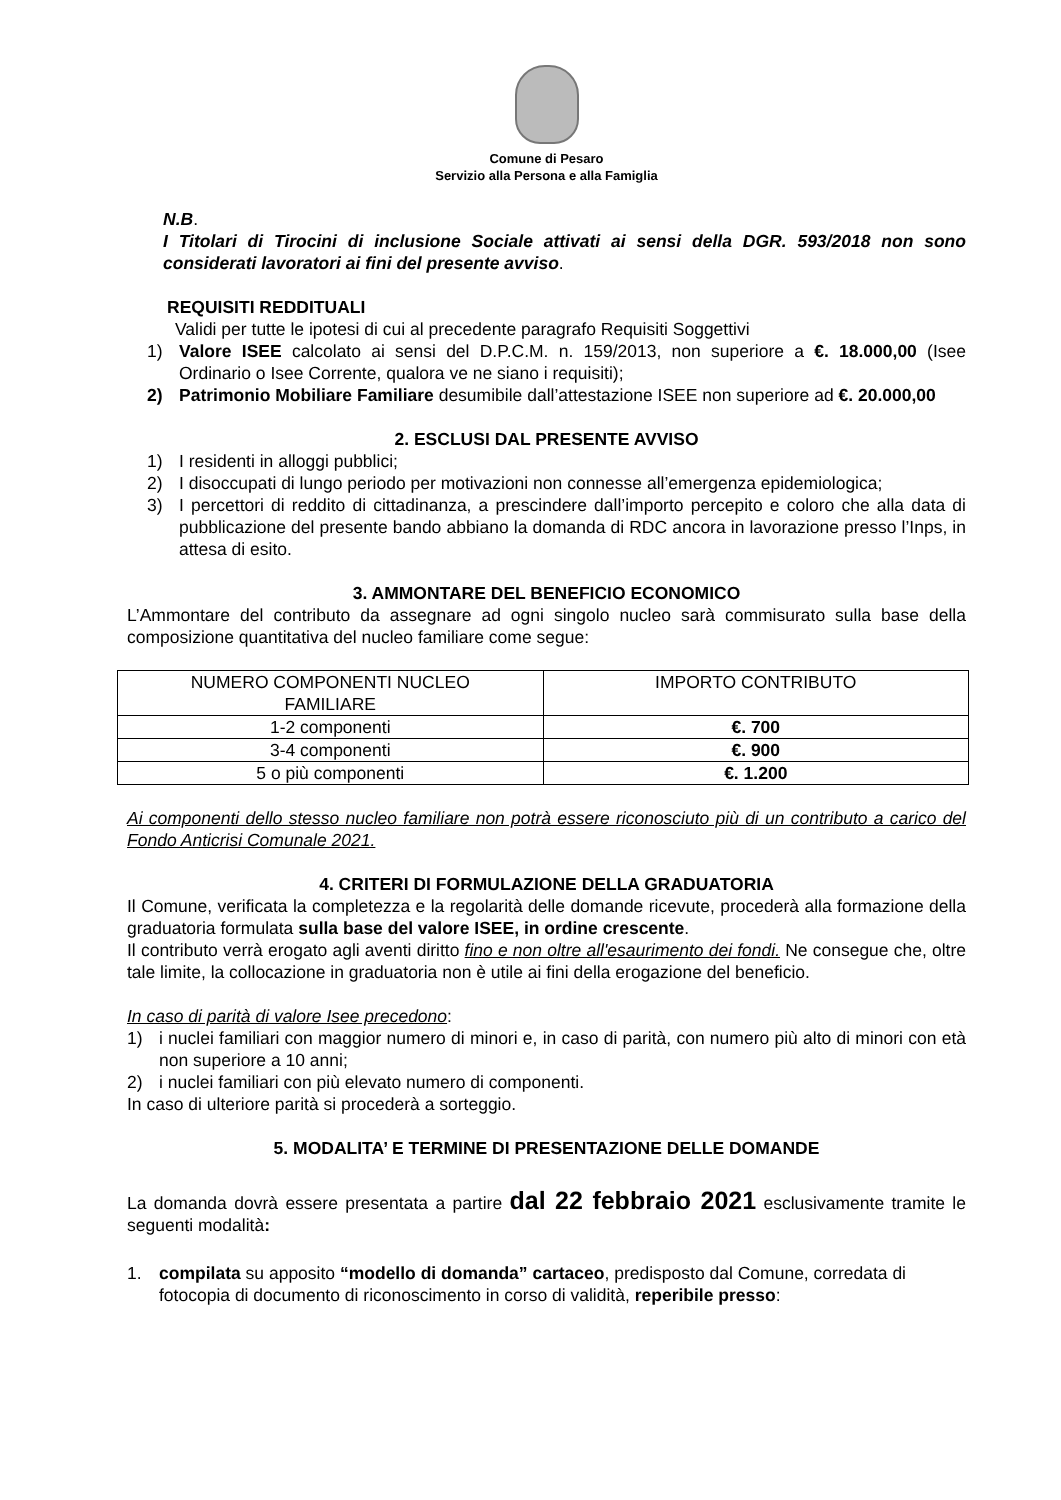Comune di Pesaro
Servizio alla Persona e alla Famiglia
N.B.
I Titolari di Tirocini di inclusione Sociale attivati ai sensi della DGR. 593/2018 non sono considerati lavoratori ai fini del presente avviso.
REQUISITI REDDITUALI
Validi per tutte le ipotesi di cui al precedente paragrafo Requisiti Soggettivi
1) Valore ISEE calcolato ai sensi del D.P.C.M. n. 159/2013, non superiore a €. 18.000,00 (Isee Ordinario o Isee Corrente, qualora ve ne siano i requisiti);
2) Patrimonio Mobiliare Familiare desumibile dall’attestazione ISEE non superiore ad €. 20.000,00
2. ESCLUSI DAL PRESENTE AVVISO
1) I residenti in alloggi pubblici;
2) I disoccupati di lungo periodo per motivazioni non connesse all’emergenza epidemiologica;
3) I percettori di reddito di cittadinanza, a prescindere dall’importo percepito e coloro che alla data di pubblicazione del presente bando abbiano la domanda di RDC ancora in lavorazione presso l’Inps, in attesa di esito.
3. AMMONTARE DEL BENEFICIO ECONOMICO
L’Ammontare del contributo da assegnare ad ogni singolo nucleo sarà commisurato sulla base della composizione quantitativa del nucleo familiare come segue:
| NUMERO COMPONENTI NUCLEO FAMILIARE | IMPORTO CONTRIBUTO |
| --- | --- |
| 1-2 componenti | €. 700 |
| 3-4 componenti | €. 900 |
| 5 o più componenti | €. 1.200 |
Ai componenti dello stesso nucleo familiare non potrà essere riconosciuto più di un contributo a carico del Fondo Anticrisi Comunale 2021.
4. CRITERI DI FORMULAZIONE DELLA GRADUATORIA
Il Comune, verificata la completezza e la regolarità delle domande ricevute, procederà alla formazione della graduatoria formulata sulla base del valore ISEE, in ordine crescente.
Il contributo verrà erogato agli aventi diritto fino e non oltre all'esaurimento dei fondi. Ne consegue che, oltre tale limite, la collocazione in graduatoria non è utile ai fini della erogazione del beneficio.
In caso di parità di valore Isee precedono:
1) i nuclei familiari con maggior numero di minori e, in caso di parità, con numero più alto di minori con età non superiore a 10 anni;
2) i nuclei familiari con più elevato numero di componenti.
In caso di ulteriore parità si procederà a sorteggio.
5. MODALITA’ E TERMINE DI PRESENTAZIONE DELLE DOMANDE
La domanda dovrà essere presentata a partire dal 22 febbraio 2021 esclusivamente tramite le seguenti modalità:
1. compilata su apposito “modello di domanda” cartaceo, predisposto dal Comune, corredata di fotocopia di documento di riconoscimento in corso di validità, reperibile presso: